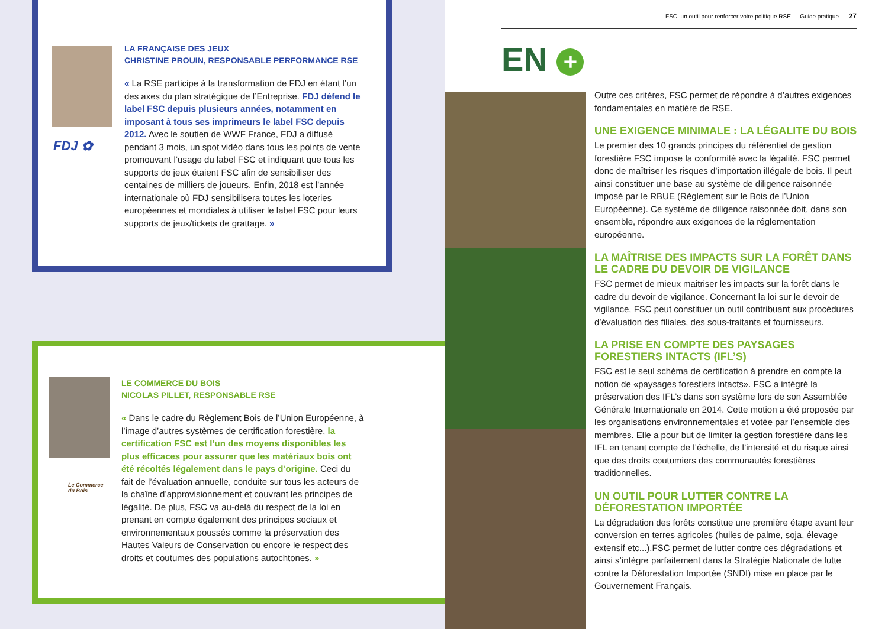FDJ ✿
LA FRANÇAISE DES JEUX
CHRISTINE PROUIN, RESPONSABLE PERFORMANCE RSE
« La RSE participe à la transformation de FDJ en étant l’un des axes du plan stratégique de l’Entreprise. FDJ défend le label FSC depuis plusieurs années, notamment en imposant à tous ses imprimeurs le label FSC depuis 2012. Avec le soutien de WWF France, FDJ a diffusé pendant 3 mois, un spot vidéo dans tous les points de vente promouvant l’usage du label FSC et indiquant que tous les supports de jeux étaient FSC afin de sensibiliser des centaines de milliers de joueurs. Enfin, 2018 est l’année internationale où FDJ sensibilisera toutes les loteries européennes et mondiales à utiliser le label FSC pour leurs supports de jeux/tickets de grattage. »
Le Commerce
du Bois
LE COMMERCE DU BOIS
NICOLAS PILLET, RESPONSABLE RSE
« Dans le cadre du Règlement Bois de l’Union Européenne, à l’image d’autres systèmes de certification forestière, la certification FSC est l’un des moyens disponibles les plus efficaces pour assurer que les matériaux bois ont été récoltés légalement dans le pays d’origine. Ceci du fait de l’évaluation annuelle, conduite sur tous les acteurs de la chaîne d’approvisionnement et couvrant les principes de légalité. De plus, FSC va au-delà du respect de la loi en prenant en compte également des principes sociaux et environnementaux poussés comme la préservation des Hautes Valeurs de Conservation ou encore le respect des droits et coutumes des populations autochtones. »
FSC, un outil pour renforcer votre politique RSE — Guide pratique 27
EN +
Outre ces critères, FSC permet de répondre à d’autres exigences fondamentales en matière de RSE.
UNE EXIGENCE MINIMALE : LA LÉGALITE DU BOIS
Le premier des 10 grands principes du référentiel de gestion forestière FSC impose la conformité avec la légalité. FSC permet donc de maîtriser les risques d’importation illégale de bois. Il peut ainsi constituer une base au système de diligence raisonnée imposé par le RBUE (Règlement sur le Bois de l’Union Européenne). Ce système de diligence raisonnée doit, dans son ensemble, répondre aux exigences de la réglementation européenne.
LA MAÎTRISE DES IMPACTS SUR LA FORÊT DANS LE CADRE DU DEVOIR DE VIGILANCE
FSC permet de mieux maitriser les impacts sur la forêt dans le cadre du devoir de vigilance. Concernant la loi sur le devoir de vigilance, FSC peut constituer un outil contribuant aux procédures d’évaluation des filiales, des sous-traitants et fournisseurs.
LA PRISE EN COMPTE DES PAYSAGES FORESTIERS INTACTS (IFL’S)
FSC est le seul schéma de certification à prendre en compte la notion de «paysages forestiers intacts». FSC a intégré la préservation des IFL’s dans son système lors de son Assemblée Générale Internationale en 2014. Cette motion a été proposée par les organisations environnementales et votée par l’ensemble des membres. Elle a pour but de limiter la gestion forestière dans les IFL en tenant compte de l’échelle, de l’intensité et du risque ainsi que des droits coutumiers des communautés forestières traditionnelles.
UN OUTIL POUR LUTTER CONTRE LA DÉFORESTATION IMPORTÉE
La dégradation des forêts constitue une première étape avant leur conversion en terres agricoles (huiles de palme, soja, élevage extensif etc...).FSC permet de lutter contre ces dégradations et ainsi s’intègre parfaitement dans la Stratégie Nationale de lutte contre la Déforestation Importée (SNDI) mise en place par le Gouvernement Français.